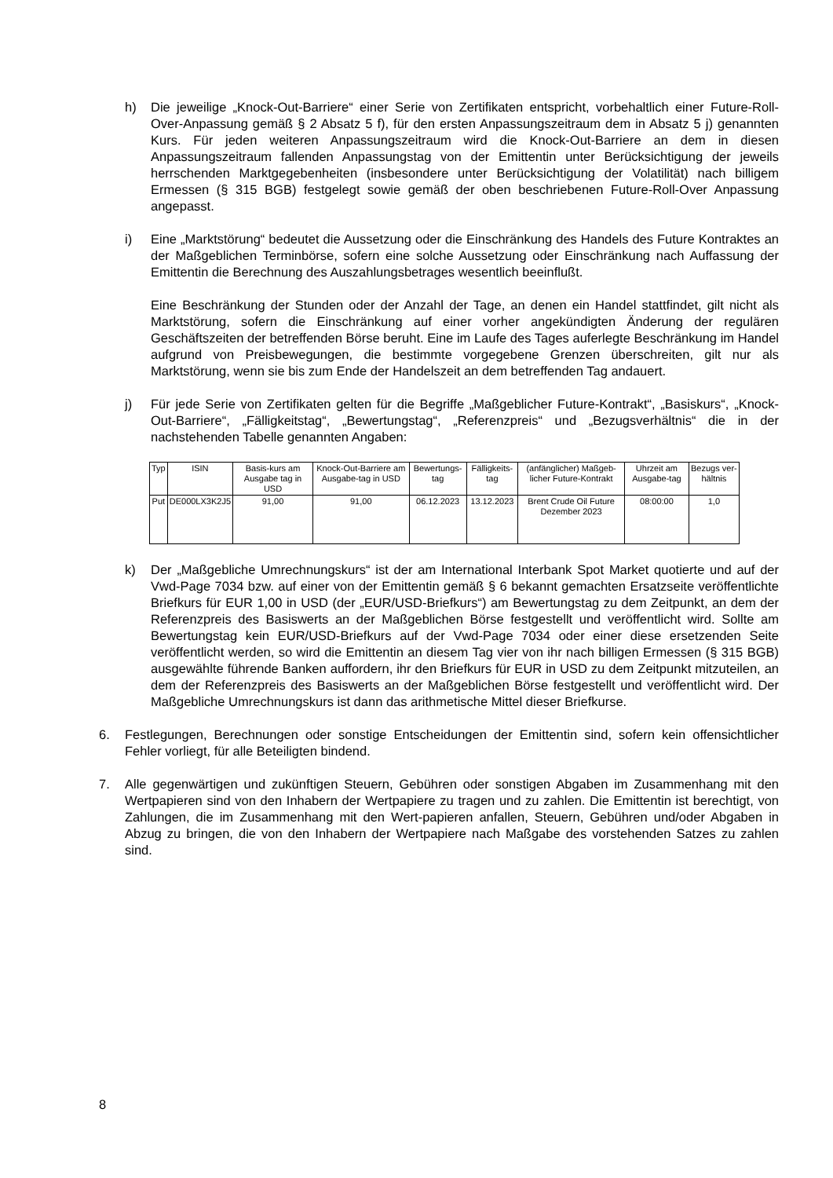h) Die jeweilige „Knock-Out-Barriere“ einer Serie von Zertifikaten entspricht, vorbehaltlich einer Future-Roll-Over-Anpassung gemäß § 2 Absatz 5 f), für den ersten Anpassungszeitraum dem in Absatz 5 j) genannten Kurs. Für jeden weiteren Anpassungszeitraum wird die Knock-Out-Barriere an dem in diesen Anpassungszeitraum fallenden Anpassungstag von der Emittentin unter Berücksichtigung der jeweils herrschenden Marktgegebenheiten (insbesondere unter Berücksichtigung der Volatilität) nach billigem Ermessen (§ 315 BGB) festgelegt sowie gemäß der oben beschriebenen Future-Roll-Over Anpassung angepasst.
i) Eine „Marktstörung“ bedeutet die Aussetzung oder die Einschränkung des Handels des Future Kontraktes an der Maßgeblichen Terminbörse, sofern eine solche Aussetzung oder Einschränkung nach Auffassung der Emittentin die Berechnung des Auszahlungsbetrages wesentlich beeinflußt.
Eine Beschränkung der Stunden oder der Anzahl der Tage, an denen ein Handel stattfindet, gilt nicht als Marktstörung, sofern die Einschränkung auf einer vorher angekündigten Änderung der regulären Geschäftszeiten der betreffenden Börse beruht. Eine im Laufe des Tages auferlegte Beschränkung im Handel aufgrund von Preisbewegungen, die bestimmte vorgegebene Grenzen überschreiten, gilt nur als Marktstörung, wenn sie bis zum Ende der Handelszeit an dem betreffenden Tag andauert.
j) Für jede Serie von Zertifikaten gelten für die Begriffe „Maßgeblicher Future-Kontrakt“, „Basiskurs“, „Knock-Out-Barriere“, „Fälligkeitstag“, „Bewertungstag“, „Referenzpreis“ und „Bezugsverhältnis“ die in der nachstehenden Tabelle genannten Angaben:
| Typ | ISIN | Basis-kurs am Ausgabe tag in USD | Knock-Out-Barriere am Ausgabe-tag in USD | Bewertungs-tag | Fälligkeits-tag | (anfänglicher) Maßgeb-licher Future-Kontrakt | Uhrzeit am Ausgabe-tag | Bezugs ver-hältnis |
| Put | DE000LX3K2J5 | 91,00 | 91,00 | 06.12.2023 | 13.12.2023 | Brent Crude Oil Future Dezember 2023 | 08:00:00 | 1,0 |
k) Der „Maßgebliche Umrechnungskurs“ ist der am International Interbank Spot Market quotierte und auf der Vwd-Page 7034 bzw. auf einer von der Emittentin gemäß § 6 bekannt gemachten Ersatzseite veröffentlichte Briefkurs für EUR 1,00 in USD (der „EUR/USD-Briefkurs“) am Bewertungstag zu dem Zeitpunkt, an dem der Referenzpreis des Basiswerts an der Maßgeblichen Börse festgestellt und veröffentlicht wird. Sollte am Bewertungstag kein EUR/USD-Briefkurs auf der Vwd-Page 7034 oder einer diese ersetzenden Seite veröffentlicht werden, so wird die Emittentin an diesem Tag vier von ihr nach billigen Ermessen (§ 315 BGB) ausgewählte führende Banken auffordern, ihr den Briefkurs für EUR in USD zu dem Zeitpunkt mitzuteilen, an dem der Referenzpreis des Basiswerts an der Maßgeblichen Börse festgestellt und veröffentlicht wird. Der Maßgebliche Umrechnungskurs ist dann das arithmetische Mittel dieser Briefkurse.
6. Festlegungen, Berechnungen oder sonstige Entscheidungen der Emittentin sind, sofern kein offensichtlicher Fehler vorliegt, für alle Beteiligten bindend.
7. Alle gegenwärtigen und zukünftigen Steuern, Gebühren oder sonstigen Abgaben im Zusammenhang mit den Wertpapieren sind von den Inhabern der Wertpapiere zu tragen und zu zahlen. Die Emittentin ist berechtigt, von Zahlungen, die im Zusammenhang mit den Wert-papieren anfallen, Steuern, Gebühren und/oder Abgaben in Abzug zu bringen, die von den Inhabern der Wertpapiere nach Maßgabe des vorstehenden Satzes zu zahlen sind.
8